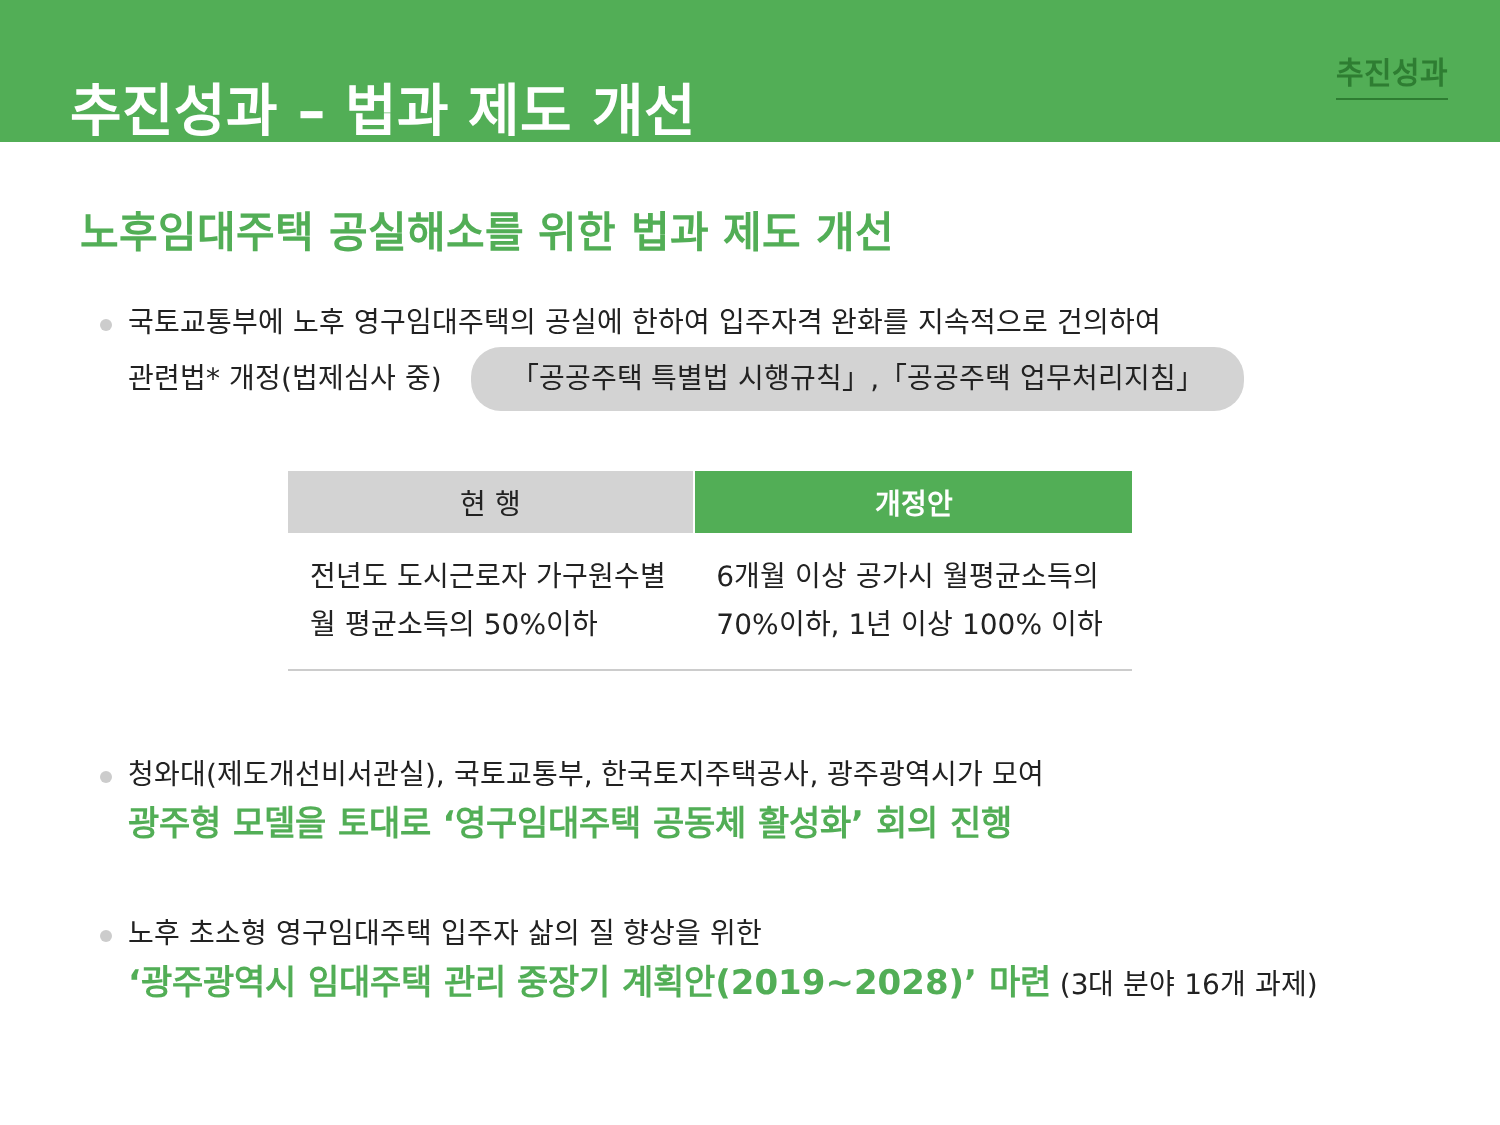추진성과
추진성과 – 법과 제도 개선
노후임대주택 공실해소를 위한 법과 제도 개선
국토교통부에 노후 영구임대주택의 공실에 한하여 입주자격 완화를 지속적으로 건의하여
관련법* 개정(법제심사 중) 「공공주택 특별법 시행규칙」,「공공주택 업무처리지침」
| 현 행 | 개정안 |
| --- | --- |
| 전년도 도시근로자 가구원수별 월 평균소득의 50%이하 | 6개월 이상 공가시 월평균소득의 70%이하, 1년 이상 100% 이하 |
청와대(제도개선비서관실), 국토교통부, 한국토지주택공사, 광주광역시가 모여
광주형 모델을 토대로 ‘영구임대주택 공동체 활성화’ 회의 진행
노후 초소형 영구임대주택 입주자 삶의 질 향상을 위한
‘광주광역시 임대주택 관리 중장기 계획안(2019~2028)’ 마련 (3대 분야 16개 과제)